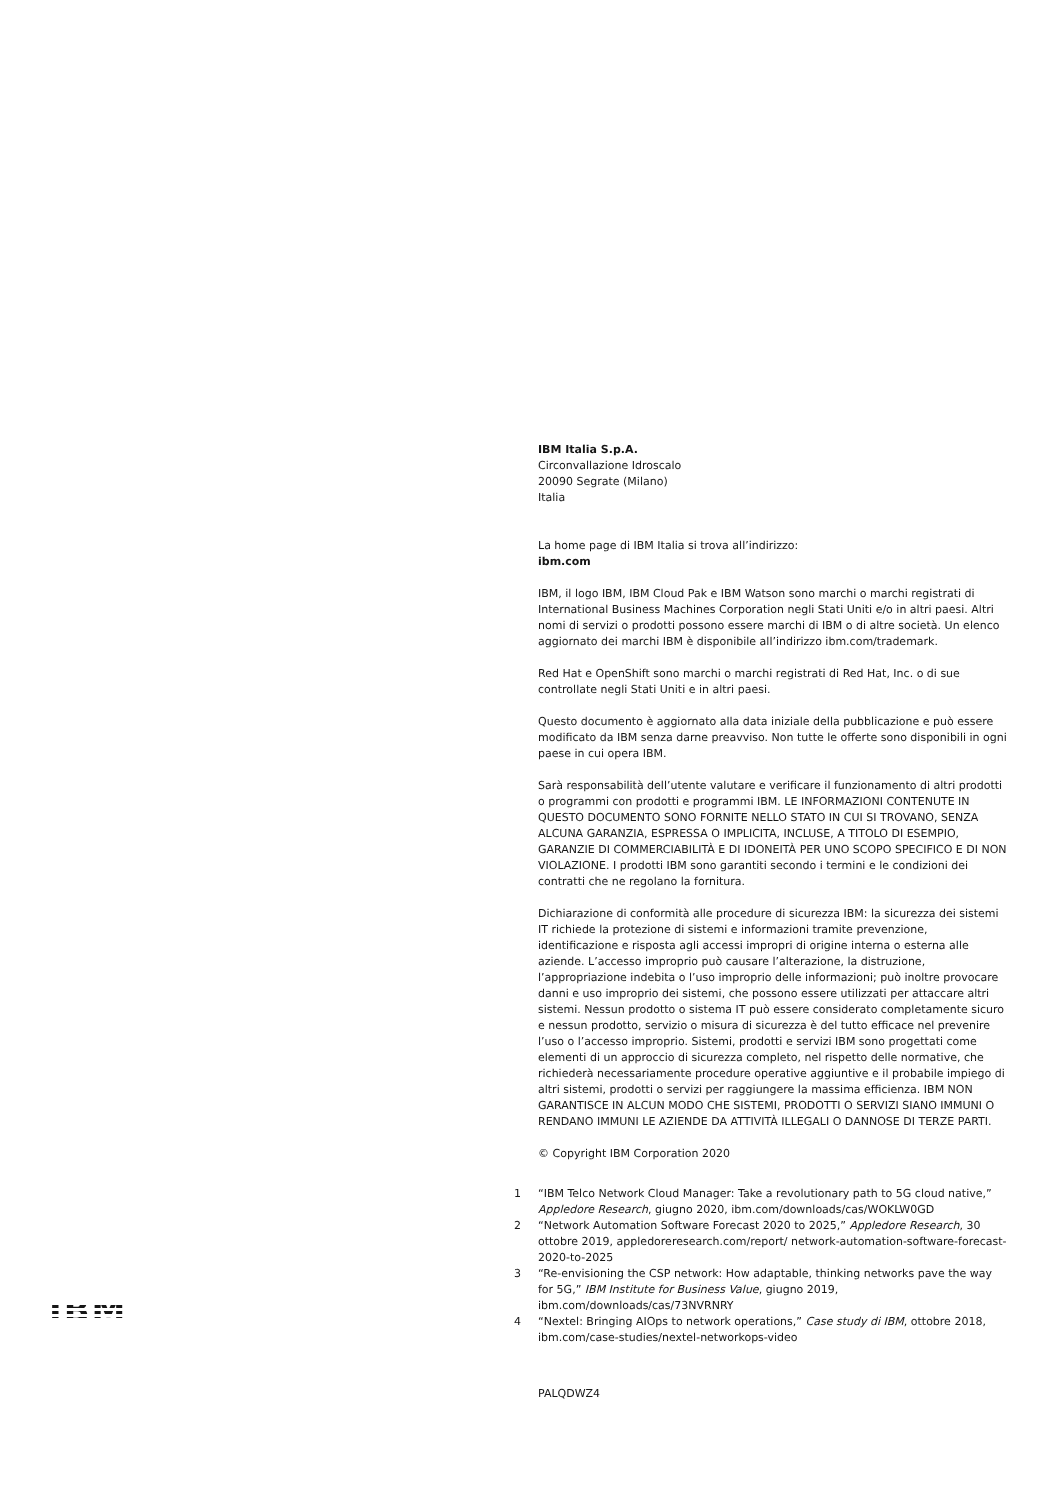IBM
IBM Italia S.p.A.
Circonvallazione Idroscalo
20090 Segrate (Milano)
Italia
La home page di IBM Italia si trova all’indirizzo:
ibm.com
IBM, il logo IBM, IBM Cloud Pak e IBM Watson sono marchi o marchi registrati di International Business Machines Corporation negli Stati Uniti e/o in altri paesi. Altri nomi di servizi o prodotti possono essere marchi di IBM o di altre società. Un elenco aggiornato dei marchi IBM è disponibile all’indirizzo ibm.com/trademark.
Red Hat e OpenShift sono marchi o marchi registrati di Red Hat, Inc. o di sue controllate negli Stati Uniti e in altri paesi.
Questo documento è aggiornato alla data iniziale della pubblicazione e può essere modificato da IBM senza darne preavviso. Non tutte le offerte sono disponibili in ogni paese in cui opera IBM.
Sarà responsabilità dell’utente valutare e verificare il funzionamento di altri prodotti o programmi con prodotti e programmi IBM. LE INFORMAZIONI CONTENUTE IN QUESTO DOCUMENTO SONO FORNITE NELLO STATO IN CUI SI TROVANO, SENZA ALCUNA GARANZIA, ESPRESSA O IMPLICITA, INCLUSE, A TITOLO DI ESEMPIO, GARANZIE DI COMMERCIABILITÀ E DI IDONEITÀ PER UNO SCOPO SPECIFICO E DI NON VIOLAZIONE. I prodotti IBM sono garantiti secondo i termini e le condizioni dei contratti che ne regolano la fornitura.
Dichiarazione di conformità alle procedure di sicurezza IBM: la sicurezza dei sistemi IT richiede la protezione di sistemi e informazioni tramite prevenzione, identificazione e risposta agli accessi impropri di origine interna o esterna alle aziende. L’accesso improprio può causare l’alterazione, la distruzione, l’appropriazione indebita o l’uso improprio delle informazioni; può inoltre provocare danni e uso improprio dei sistemi, che possono essere utilizzati per attaccare altri sistemi. Nessun prodotto o sistema IT può essere considerato completamente sicuro e nessun prodotto, servizio o misura di sicurezza è del tutto efficace nel prevenire l’uso o l’accesso improprio. Sistemi, prodotti e servizi IBM sono progettati come elementi di un approccio di sicurezza completo, nel rispetto delle normative, che richiederà necessariamente procedure operative aggiuntive e il probabile impiego di altri sistemi, prodotti o servizi per raggiungere la massima efficienza. IBM NON GARANTISCE IN ALCUN MODO CHE SISTEMI, PRODOTTI O SERVIZI SIANO IMMUNI O RENDANO IMMUNI LE AZIENDE DA ATTIVITÀ ILLEGALI O DANNOSE DI TERZE PARTI.
© Copyright IBM Corporation 2020
1 “IBM Telco Network Cloud Manager: Take a revolutionary path to 5G cloud native,” Appledore Research, giugno 2020, ibm.com/downloads/cas/WOKLW0GD
2 “Network Automation Software Forecast 2020 to 2025,” Appledore Research, 30 ottobre 2019, appledoreresearch.com/report/ network-automation-software-forecast-2020-to-2025
3 “Re-envisioning the CSP network: How adaptable, thinking networks pave the way for 5G,” IBM Institute for Business Value, giugno 2019, ibm.com/downloads/cas/73NVRNRY
4 “Nextel: Bringing AIOps to network operations,” Case study di IBM, ottobre 2018, ibm.com/case-studies/nextel-networkops-video
PALQDWZ4